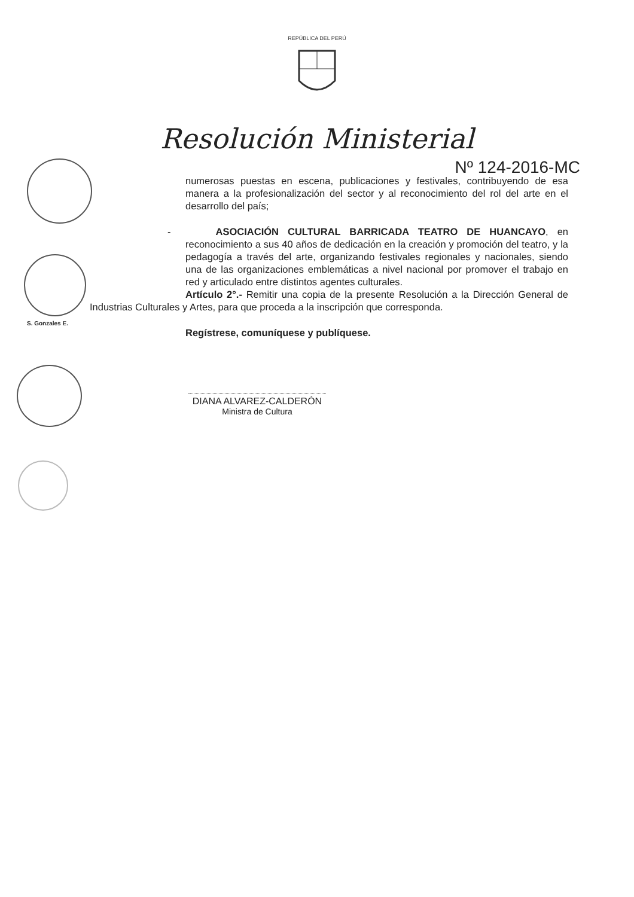REPÚBLICA DEL PERÚ
Resolución Ministerial
Nº 124-2016-MC
S. Gonzales E.
numerosas puestas en escena, publicaciones y festivales, contribuyendo de esa manera a la profesionalización del sector y al reconocimiento del rol del arte en el desarrollo del país;
- ASOCIACIÓN CULTURAL BARRICADA TEATRO DE HUANCAYO, en reconocimiento a sus 40 años de dedicación en la creación y promoción del teatro, y la pedagogía a través del arte, organizando festivales regionales y nacionales, siendo una de las organizaciones emblemáticas a nivel nacional por promover el trabajo en red y articulado entre distintos agentes culturales.
Artículo 2°.- Remitir una copia de la presente Resolución a la Dirección General de Industrias Culturales y Artes, para que proceda a la inscripción que corresponda.
Regístrese, comuníquese y publíquese.
DIANA ALVAREZ-CALDERÓN
Ministra de Cultura